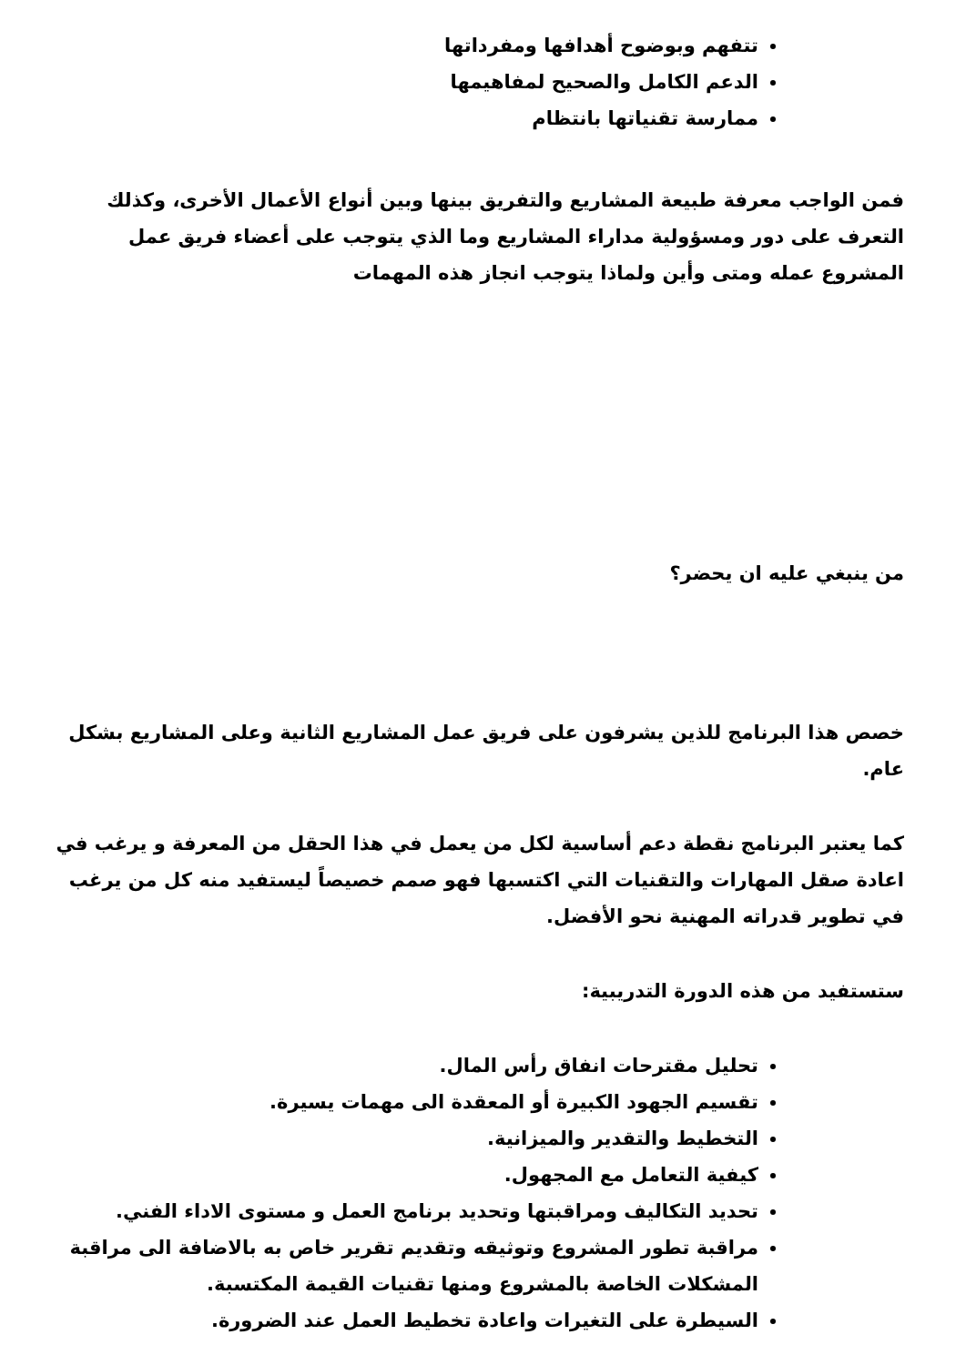تتفهم وبوضوح أهدافها ومفرداتها
الدعم الكامل والصحيح لمفاهيمها
ممارسة تقنياتها بانتظام
فمن الواجب معرفة طبيعة المشاريع والتفريق بينها وبين أنواع الأعمال الأخرى، وكذلك التعرف على دور ومسؤولية مداراء المشاريع وما الذي يتوجب على أعضاء فريق عمل المشروع عمله ومتى وأين ولماذا يتوجب انجاز هذه المهمات
من ينبغي عليه ان يحضر؟
خصص هذا البرنامج للذين يشرفون على فريق عمل المشاريع الثانية وعلى المشاريع بشكل عام.
كما يعتبر البرنامج نقطة دعم أساسية لكل من يعمل في هذا الحقل من المعرفة و يرغب في اعادة صقل المهارات والتقنيات التي اكتسبها فهو صمم خصيصاً ليستفيد منه كل من يرغب في تطوير قدراته المهنية نحو الأفضل.
ستستفيد من هذه الدورة التدريبية:
تحليل مقترحات انفاق رأس المال.
تقسيم الجهود الكبيرة أو المعقدة الى مهمات يسيرة.
التخطيط والتقدير والميزانية.
كيفية التعامل مع المجهول.
تحديد التكاليف ومراقبتها وتحديد برنامج العمل و مستوى الاداء الفني.
مراقبة تطور المشروع وتوثيقه وتقديم تقرير خاص به بالاضافة الى مراقبة المشكلات الخاصة بالمشروع ومنها تقنيات القيمة المكتسبة.
السيطرة على التغيرات واعادة تخطيط العمل عند الضرورة.